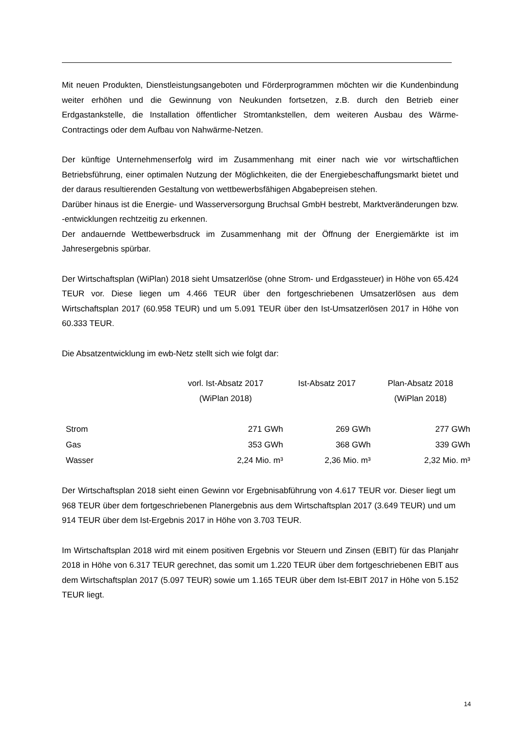Mit neuen Produkten, Dienstleistungsangeboten und Förderprogrammen möchten wir die Kundenbindung weiter erhöhen und die Gewinnung von Neukunden fortsetzen, z.B. durch den Betrieb einer Erdgastankstelle, die Installation öffentlicher Stromtankstellen, dem weiteren Ausbau des Wärme-Contractings oder dem Aufbau von Nahwärme-Netzen.
Der künftige Unternehmenserfolg wird im Zusammenhang mit einer nach wie vor wirtschaftlichen Betriebsführung, einer optimalen Nutzung der Möglichkeiten, die der Energiebeschaffungsmarkt bietet und der daraus resultierenden Gestaltung von wettbewerbsfähigen Abgabepreisen stehen.
Darüber hinaus ist die Energie- und Wasserversorgung Bruchsal GmbH bestrebt, Marktveränderungen bzw. -entwicklungen rechtzeitig zu erkennen.
Der andauernde Wettbewerbsdruck im Zusammenhang mit der Öffnung der Energiemärkte ist im Jahresergebnis spürbar.
Der Wirtschaftsplan (WiPlan) 2018 sieht Umsatzerlöse (ohne Strom- und Erdgassteuer) in Höhe von 65.424 TEUR vor. Diese liegen um 4.466 TEUR über den fortgeschriebenen Umsatzerlösen aus dem Wirtschaftsplan 2017 (60.958 TEUR) und um 5.091 TEUR über den Ist-Umsatzerlösen 2017 in Höhe von 60.333 TEUR.
Die Absatzentwicklung im ewb-Netz stellt sich wie folgt dar:
| | vorl. Ist-Absatz 2017 (WiPlan 2018) | Ist-Absatz 2017 | Plan-Absatz 2018 (WiPlan 2018) |
| --- | --- | --- | --- |
| Strom | 271 GWh | 269 GWh | 277 GWh |
| Gas | 353 GWh | 368 GWh | 339 GWh |
| Wasser | 2,24 Mio. m³ | 2,36 Mio. m³ | 2,32 Mio. m³ |
Der Wirtschaftsplan 2018 sieht einen Gewinn vor Ergebnisabführung von 4.617 TEUR vor. Dieser liegt um 968 TEUR über dem fortgeschriebenen Planergebnis aus dem Wirtschaftsplan 2017 (3.649 TEUR) und um 914 TEUR über dem Ist-Ergebnis 2017 in Höhe von 3.703 TEUR.
Im Wirtschaftsplan 2018 wird mit einem positiven Ergebnis vor Steuern und Zinsen (EBIT) für das Planjahr 2018 in Höhe von 6.317 TEUR gerechnet, das somit um 1.220 TEUR über dem fortgeschriebenen EBIT aus dem Wirtschaftsplan 2017 (5.097 TEUR) sowie um 1.165 TEUR über dem Ist-EBIT 2017 in Höhe von 5.152 TEUR liegt.
14